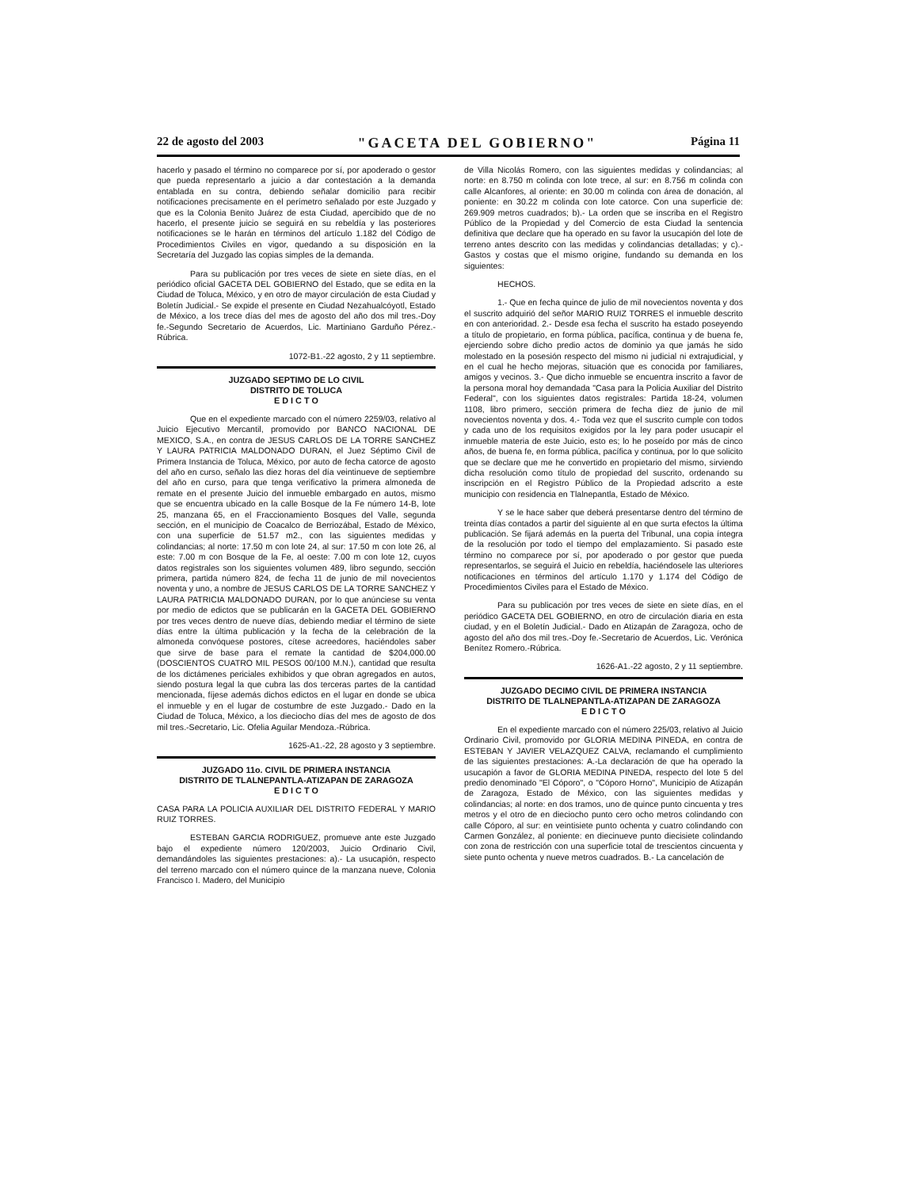22 de agosto del 2003 "GACETA DEL GOBIERNO" Página 11
hacerlo y pasado el término no comparece por sí, por apoderado o gestor que pueda representarlo a juicio a dar contestación a la demanda entablada en su contra, debiendo señalar domicilio para recibir notificaciones precisamente en el perímetro señalado por este Juzgado y que es la Colonia Benito Juárez de esta Ciudad, apercibido que de no hacerlo, el presente juicio se seguirá en su rebeldía y las posteriores notificaciones se le harán en términos del artículo 1.182 del Código de Procedimientos Civiles en vigor, quedando a su disposición en la Secretaría del Juzgado las copias simples de la demanda.
Para su publicación por tres veces de siete en siete días, en el periódico oficial GACETA DEL GOBIERNO del Estado, que se edita en la Ciudad de Toluca, México, y en otro de mayor circulación de esta Ciudad y Boletín Judicial.- Se expide el presente en Ciudad Nezahualcóyotl, Estado de México, a los trece días del mes de agosto del año dos mil tres.-Doy fe.-Segundo Secretario de Acuerdos, Lic. Martiniano Garduño Pérez.-Rúbrica.
1072-B1.-22 agosto, 2 y 11 septiembre.
JUZGADO SEPTIMO DE LO CIVIL
DISTRITO DE TOLUCA
E D I C T O
Que en el expediente marcado con el número 2259/03, relativo al Juicio Ejecutivo Mercantil, promovido por BANCO NACIONAL DE MEXICO, S.A., en contra de JESUS CARLOS DE LA TORRE SANCHEZ Y LAURA PATRICIA MALDONADO DURAN, el Juez Séptimo Civil de Primera Instancia de Toluca, México, por auto de fecha catorce de agosto del año en curso, señalo las diez horas del día veintinueve de septiembre del año en curso, para que tenga verificativo la primera almoneda de remate en el presente Juicio del inmueble embargado en autos, mismo que se encuentra ubicado en la calle Bosque de la Fe número 14-B, lote 25, manzana 65, en el Fraccionamiento Bosques del Valle, segunda sección, en el municipio de Coacalco de Berriozábal, Estado de México, con una superficie de 51.57 m2., con las siguientes medidas y colindancias; al norte: 17.50 m con lote 24, al sur: 17.50 m con lote 26, al este: 7.00 m con Bosque de la Fe, al oeste: 7.00 m con lote 12, cuyos datos registrales son los siguientes volumen 489, libro segundo, sección primera, partida número 824, de fecha 11 de junio de mil novecientos noventa y uno, a nombre de JESUS CARLOS DE LA TORRE SANCHEZ Y LAURA PATRICIA MALDONADO DURAN, por lo que anúnciese su venta por medio de edictos que se publicarán en la GACETA DEL GOBIERNO por tres veces dentro de nueve días, debiendo mediar el término de siete días entre la última publicación y la fecha de la celebración de la almoneda convóquese postores, cítese acreedores, haciéndoles saber que sirve de base para el remate la cantidad de $204,000.00 (DOSCIENTOS CUATRO MIL PESOS 00/100 M.N.), cantidad que resulta de los dictámenes periciales exhibidos y que obran agregados en autos, siendo postura legal la que cubra las dos terceras partes de la cantidad mencionada, fíjese además dichos edictos en el lugar en donde se ubica el inmueble y en el lugar de costumbre de este Juzgado.- Dado en la Ciudad de Toluca, México, a los dieciocho días del mes de agosto de dos mil tres.-Secretario, Lic. Ofelia Aguilar Mendoza.-Rúbrica.
1625-A1.-22, 28 agosto y 3 septiembre.
JUZGADO 11o. CIVIL DE PRIMERA INSTANCIA
DISTRITO DE TLALNEPANTLA-ATIZAPAN DE ZARAGOZA
E D I C T O
CASA PARA LA POLICIA AUXILIAR DEL DISTRITO FEDERAL Y MARIO RUIZ TORRES.
ESTEBAN GARCIA RODRIGUEZ, promueve ante este Juzgado bajo el expediente número 120/2003, Juicio Ordinario Civil, demandándoles las siguientes prestaciones: a).- La usucapión, respecto del terreno marcado con el número quince de la manzana nueve, Colonia Francisco I. Madero, del Municipio
de Villa Nicolás Romero, con las siguientes medidas y colindancias; al norte: en 8.750 m colinda con lote trece, al sur: en 8.756 m colinda con calle Alcanfores, al oriente: en 30.00 m colinda con área de donación, al poniente: en 30.22 m colinda con lote catorce. Con una superficie de: 269.909 metros cuadrados; b).- La orden que se inscriba en el Registro Público de la Propiedad y del Comercio de esta Ciudad la sentencia definitiva que declare que ha operado en su favor la usucapión del lote de terreno antes descrito con las medidas y colindancias detalladas; y c).- Gastos y costas que el mismo origine, fundando su demanda en los siguientes:
HECHOS.
1.- Que en fecha quince de julio de mil novecientos noventa y dos el suscrito adquirió del señor MARIO RUIZ TORRES el inmueble descrito en con anterioridad. 2.- Desde esa fecha el suscrito ha estado poseyendo a título de propietario, en forma pública, pacífica, continua y de buena fe, ejerciendo sobre dicho predio actos de dominio ya que jamás he sido molestado en la posesión respecto del mismo ni judicial ni extrajudicial, y en el cual he hecho mejoras, situación que es conocida por familiares, amigos y vecinos. 3.- Que dicho inmueble se encuentra inscrito a favor de la persona moral hoy demandada "Casa para la Policia Auxiliar del Distrito Federal", con los siguientes datos registrales: Partida 18-24, volumen 1108, libro primero, sección primera de fecha diez de junio de mil novecientos noventa y dos. 4.- Toda vez que el suscrito cumple con todos y cada uno de los requisitos exigidos por la ley para poder usucapir el inmueble materia de este Juicio, esto es; lo he poseído por más de cinco años, de buena fe, en forma pública, pacífica y continua, por lo que solicito que se declare que me he convertido en propietario del mismo, sirviendo dicha resolución como título de propiedad del suscrito, ordenando su inscripción en el Registro Público de la Propiedad adscrito a este municipio con residencia en Tlalnepantla, Estado de México.
Y se le hace saber que deberá presentarse dentro del término de treinta días contados a partir del siguiente al en que surta efectos la última publicación. Se fijará además en la puerta del Tribunal, una copia íntegra de la resolución por todo el tiempo del emplazamiento. Si pasado este término no comparece por sí, por apoderado o por gestor que pueda representarlos, se seguirá el Juicio en rebeldía, haciéndosele las ulteriores notificaciones en términos del artículo 1.170 y 1.174 del Código de Procedimientos Civiles para el Estado de México.
Para su publicación por tres veces de siete en siete días, en el periódico GACETA DEL GOBIERNO, en otro de circulación diaria en esta ciudad, y en el Boletín Judicial.- Dado en Atizapán de Zaragoza, ocho de agosto del año dos mil tres.-Doy fe.-Secretario de Acuerdos, Lic. Verónica Benítez Romero.-Rúbrica.
1626-A1.-22 agosto, 2 y 11 septiembre.
JUZGADO DECIMO CIVIL DE PRIMERA INSTANCIA
DISTRITO DE TLALNEPANTLA-ATIZAPAN DE ZARAGOZA
E D I C T O
En el expediente marcado con el número 225/03, relativo al Juicio Ordinario Civil, promovido por GLORIA MEDINA PINEDA, en contra de ESTEBAN Y JAVIER VELAZQUEZ CALVA, reclamando el cumplimiento de las siguientes prestaciones: A.-La declaración de que ha operado la usucapión a favor de GLORIA MEDINA PINEDA, respecto del lote 5 del predio denominado "El Cóporo", o "Cóporo Horno", Municipio de Atizapán de Zaragoza, Estado de México, con las siguientes medidas y colindancias; al norte: en dos tramos, uno de quince punto cincuenta y tres metros y el otro de en dieciocho punto cero ocho metros colindando con calle Cóporo, al sur: en veintisiete punto ochenta y cuatro colindando con Carmen González, al poniente: en diecinueve punto diecisiete colindando con zona de restricción con una superficie total de trescientos cincuenta y siete punto ochenta y nueve metros cuadrados. B.- La cancelación de